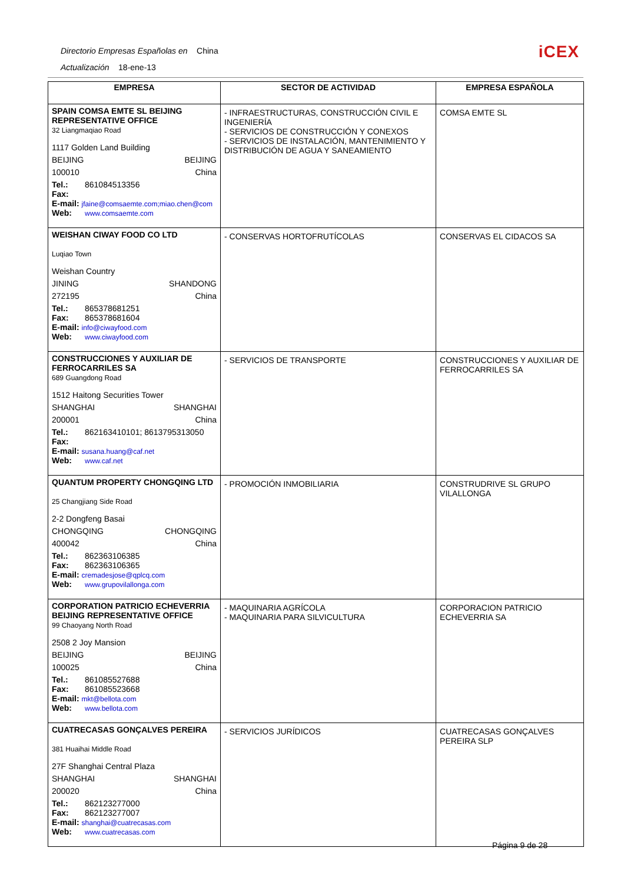Directorio Empresas Españolas en China
Actualización 18-ene-13
iCEX
| EMPRESA | SECTOR DE ACTIVIDAD | EMPRESA ESPAÑOLA |
| --- | --- | --- |
| SPAIN COMSA EMTE SL BEIJING REPRESENTATIVE OFFICE 32 Liangmaqiao Road 1117 Golden Land Building BEIJING BEIJING 100010 China Tel.: 861084513356 Fax: E-mail: jfaine@comsaemte.com;miao.chen@com Web: www.comsaemte.com | - INFRAESTRUCTURAS, CONSTRUCCIÓN CIVIL E INGENIERÍA - SERVICIOS DE CONSTRUCCIÓN Y CONEXOS - SERVICIOS DE INSTALACIÓN, MANTENIMIENTO Y DISTRIBUCIÓN DE AGUA Y SANEAMIENTO | COMSA EMTE SL |
| WEISHAN CIWAY FOOD CO LTD Luqiao Town Weishan Country JINING SHANDONG 272195 China Tel.: 865378681251 Fax: 865378681604 E-mail: info@ciwayfood.com Web: www.ciwayfood.com | - CONSERVAS HORTOFRUTÍCOLAS | CONSERVAS EL CIDACOS SA |
| CONSTRUCCIONES Y AUXILIAR DE FERROCARRILES SA 689 Guangdong Road 1512 Haitong Securities Tower SHANGHAI SHANGHAI 200001 China Tel.: 862163410101; 8613795313050 Fax: E-mail: susana.huang@caf.net Web: www.caf.net | - SERVICIOS DE TRANSPORTE | CONSTRUCCIONES Y AUXILIAR DE FERROCARRILES SA |
| QUANTUM PROPERTY CHONGQING LTD 25 Changjiang Side Road 2-2 Dongfeng Basai CHONGQING CHONGQING 400042 China Tel.: 862363106385 Fax: 862363106365 E-mail: cremadesjose@qplcq.com Web: www.grupovilallonga.com | - PROMOCIÓN INMOBILIARIA | CONSTRUDRIVE SL GRUPO VILALLONGA |
| CORPORATION PATRICIO ECHEVERRIA BEIJING REPRESENTATIVE OFFICE 99 Chaoyang North Road 2508 2 Joy Mansion BEIJING BEIJING 100025 China Tel.: 861085527688 Fax: 861085523668 E-mail: mkt@bellota.com Web: www.bellota.com | - MAQUINARIA AGRÍCOLA - MAQUINARIA PARA SILVICULTURA | CORPORACION PATRICIO ECHEVERRIA SA |
| CUATRECASAS GONÇALVES PEREIRA 381 Huaihai Middle Road 27F Shanghai Central Plaza SHANGHAI SHANGHAI 200020 China Tel.: 862123277000 Fax: 862123277007 E-mail: shanghai@cuatrecasas.com Web: www.cuatrecasas.com | - SERVICIOS JURÍDICOS | CUATRECASAS GONÇALVES PEREIRA SLP |
Página 9 de 28